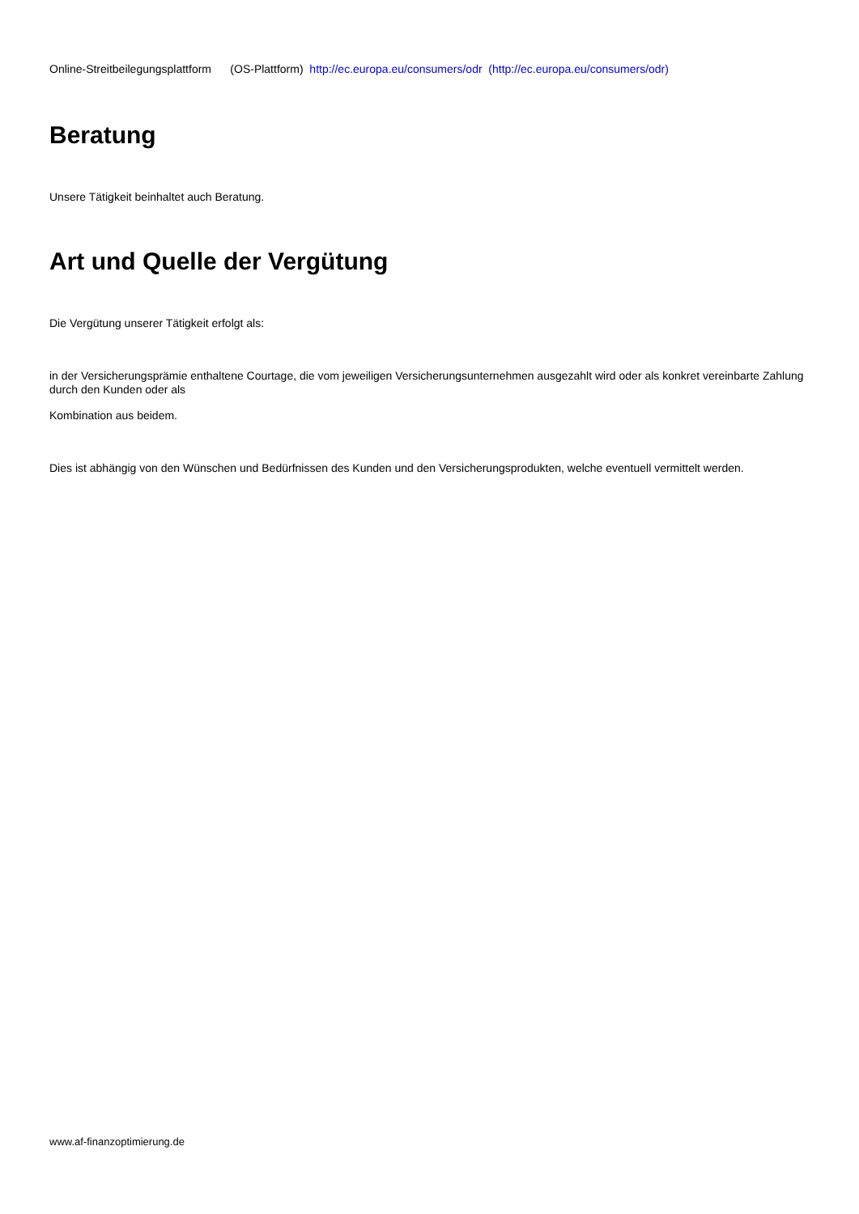Online-Streitbeilegungsplattform (OS-Plattform) http://ec.europa.eu/consumers/odr (http://ec.europa.eu/consumers/odr)
Beratung
Unsere Tätigkeit beinhaltet auch Beratung.
Art und Quelle der Vergütung
Die Vergütung unserer Tätigkeit erfolgt als:
in der Versicherungsprämie enthaltene Courtage, die vom jeweiligen Versicherungsunternehmen ausgezahlt wird oder als konkret vereinbarte Zahlung durch den Kunden oder als
Kombination aus beidem.
Dies ist abhängig von den Wünschen und Bedürfnissen des Kunden und den Versicherungsprodukten, welche eventuell vermittelt werden.
www.af-finanzoptimierung.de